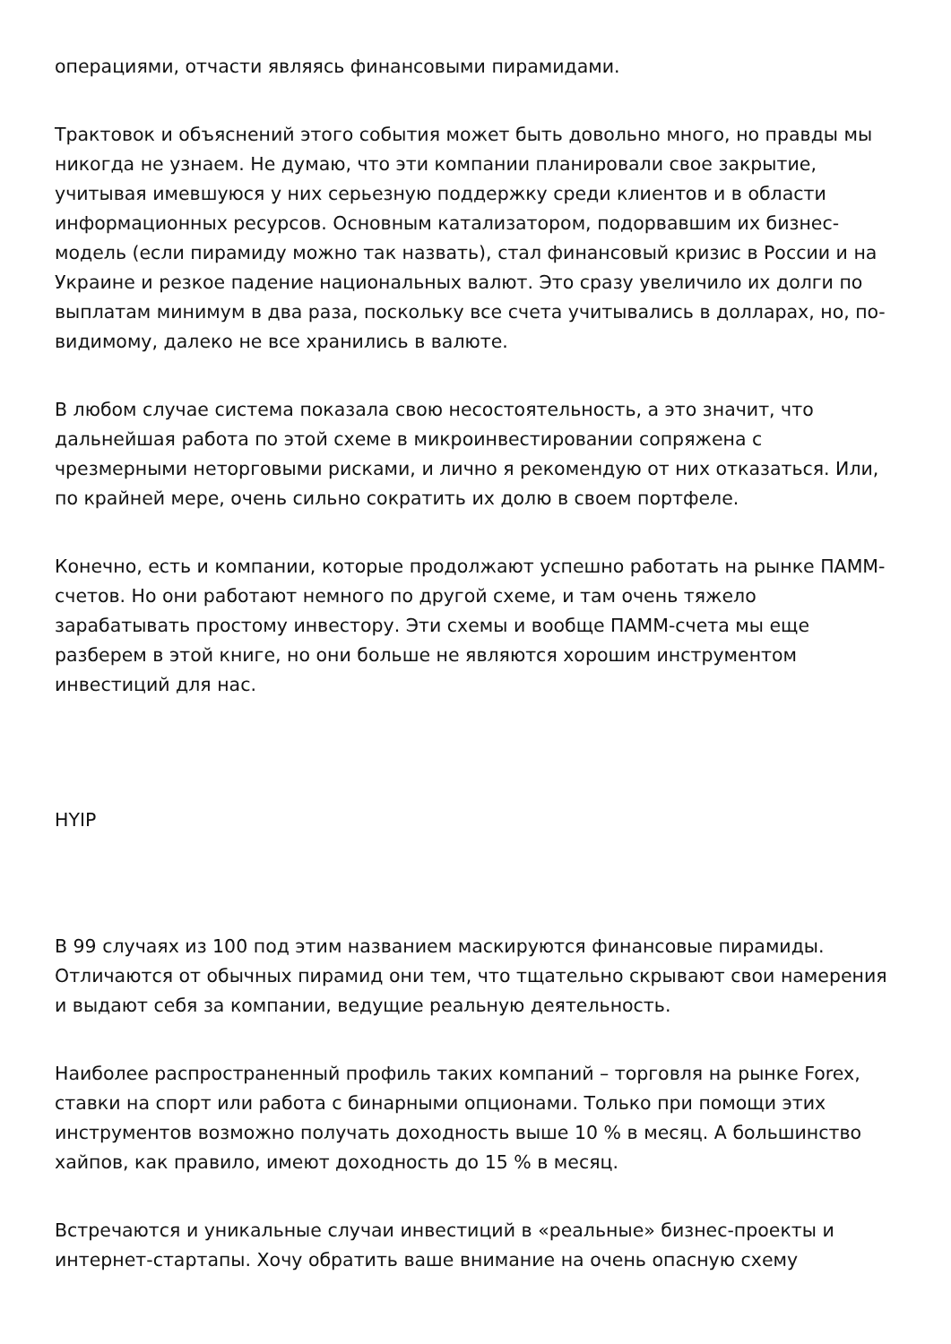операциями, отчасти являясь финансовыми пирамидами.
Трактовок и объяснений этого события может быть довольно много, но правды мы никогда не узнаем. Не думаю, что эти компании планировали свое закрытие, учитывая имевшуюся у них серьезную поддержку среди клиентов и в области информационных ресурсов. Основным катализатором, подорвавшим их бизнес-модель (если пирамиду можно так назвать), стал финансовый кризис в России и на Украине и резкое падение национальных валют. Это сразу увеличило их долги по выплатам минимум в два раза, поскольку все счета учитывались в долларах, но, по-видимому, далеко не все хранились в валюте.
В любом случае система показала свою несостоятельность, а это значит, что дальнейшая работа по этой схеме в микроинвестировании сопряжена с чрезмерными неторговыми рисками, и лично я рекомендую от них отказаться. Или, по крайней мере, очень сильно сократить их долю в своем портфеле.
Конечно, есть и компании, которые продолжают успешно работать на рынке ПАММ-счетов. Но они работают немного по другой схеме, и там очень тяжело зарабатывать простому инвестору. Эти схемы и вообще ПАММ-счета мы еще разберем в этой книге, но они больше не являются хорошим инструментом инвестиций для нас.
HYIP
В 99 случаях из 100 под этим названием маскируются финансовые пирамиды. Отличаются от обычных пирамид они тем, что тщательно скрывают свои намерения и выдают себя за компании, ведущие реальную деятельность.
Наиболее распространенный профиль таких компаний – торговля на рынке Forex, ставки на спорт или работа с бинарными опционами. Только при помощи этих инструментов возможно получать доходность выше 10 % в месяц. А большинство хайпов, как правило, имеют доходность до 15 % в месяц.
Встречаются и уникальные случаи инвестиций в «реальные» бизнес-проекты и интернет-стартапы. Хочу обратить ваше внимание на очень опасную схему